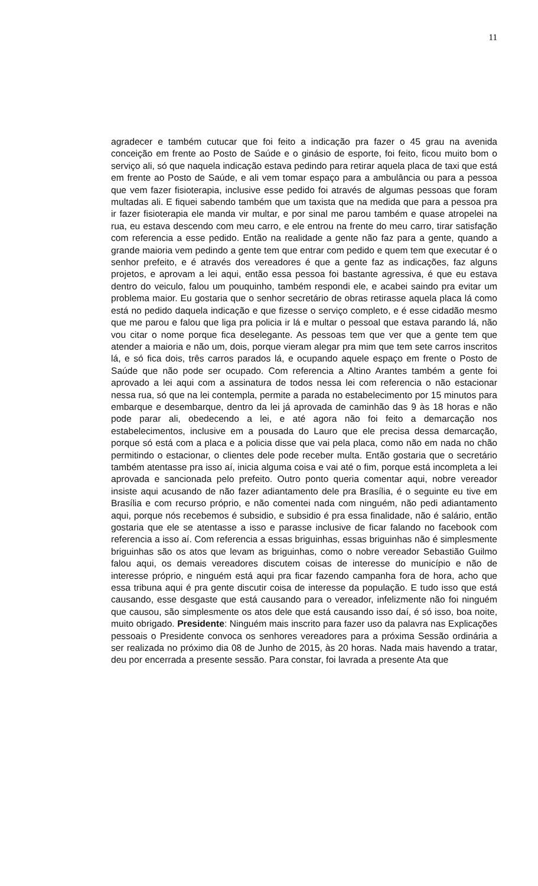11
agradecer e também cutucar que foi feito a indicação pra fazer o 45 grau na avenida conceição em frente ao Posto de Saúde e o ginásio de esporte, foi feito, ficou muito bom o serviço ali, só que naquela indicação estava pedindo para retirar aquela placa de taxi que está em frente ao Posto de Saúde, e ali vem tomar espaço para a ambulância ou para a pessoa que vem fazer fisioterapia, inclusive esse pedido foi através de algumas pessoas que foram multadas ali. E fiquei sabendo também que um taxista que na medida que para a pessoa pra ir fazer fisioterapia ele manda vir multar, e por sinal me parou também e quase atropelei na rua, eu estava descendo com meu carro, e ele entrou na frente do meu carro, tirar satisfação com referencia a esse pedido. Então na realidade a gente não faz para a gente, quando a grande maioria vem pedindo a gente tem que entrar com pedido e quem tem que executar é o senhor prefeito, e é através dos vereadores é que a gente faz as indicações, faz alguns projetos, e aprovam a lei aqui, então essa pessoa foi bastante agressiva, é que eu estava dentro do veiculo, falou um pouquinho, também respondi ele, e acabei saindo pra evitar um problema maior. Eu gostaria que o senhor secretário de obras retirasse aquela placa lá como está no pedido daquela indicação e que fizesse o serviço completo, e é esse cidadão mesmo que me parou e falou que liga pra policia ir lá e multar o pessoal que estava parando lá, não vou citar o nome porque fica deselegante. As pessoas tem que ver que a gente tem que atender a maioria e não um, dois, porque vieram alegar pra mim que tem sete carros inscritos lá, e só fica dois, três carros parados lá, e ocupando aquele espaço em frente o Posto de Saúde que não pode ser ocupado. Com referencia a Altino Arantes também a gente foi aprovado a lei aqui com a assinatura de todos nessa lei com referencia o não estacionar nessa rua, só que na lei contempla, permite a parada no estabelecimento por 15 minutos para embarque e desembarque, dentro da lei já aprovada de caminhão das 9 às 18 horas e não pode parar ali, obedecendo a lei, e até agora não foi feito a demarcação nos estabelecimentos, inclusive em a pousada do Lauro que ele precisa dessa demarcação, porque só está com a placa e a policia disse que vai pela placa, como não em nada no chão permitindo o estacionar, o clientes dele pode receber multa. Então gostaria que o secretário também atentasse pra isso aí, inicia alguma coisa e vai até o fim, porque está incompleta a lei aprovada e sancionada pelo prefeito. Outro ponto queria comentar aqui, nobre vereador insiste aqui acusando de não fazer adiantamento dele pra Brasília, é o seguinte eu tive em Brasília e com recurso próprio, e não comentei nada com ninguém, não pedi adiantamento aqui, porque nós recebemos é subsidio, e subsidio é pra essa finalidade, não é salário, então gostaria que ele se atentasse a isso e parasse inclusive de ficar falando no facebook com referencia a isso aí. Com referencia a essas briguinhas, essas briguinhas não é simplesmente briguinhas são os atos que levam as briguinhas, como o nobre vereador Sebastião Guilmo falou aqui, os demais vereadores discutem coisas de interesse do município e não de interesse próprio, e ninguém está aqui pra ficar fazendo campanha fora de hora, acho que essa tribuna aqui é pra gente discutir coisa de interesse da população. E tudo isso que está causando, esse desgaste que está causando para o vereador, infelizmente não foi ninguém que causou, são simplesmente os atos dele que está causando isso daí, é só isso, boa noite, muito obrigado. Presidente: Ninguém mais inscrito para fazer uso da palavra nas Explicações pessoais o Presidente convoca os senhores vereadores para a próxima Sessão ordinária a ser realizada no próximo dia 08 de Junho de 2015, às 20 horas. Nada mais havendo a tratar, deu por encerrada a presente sessão. Para constar, foi lavrada a presente Ata que